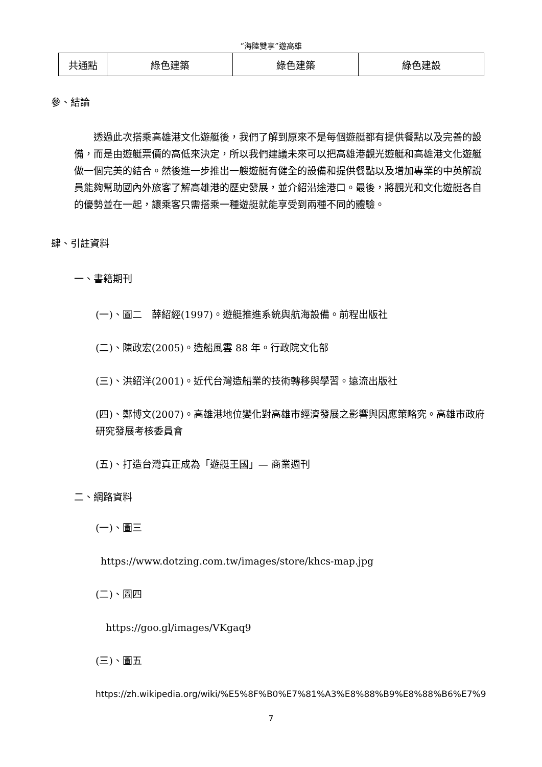“海陸雙享”遊高雄
| 共通點 | 綠色建築 | 綠色建築 | 綠色建設 |
參、結論
透過此次搭乘高雄港文化遊艇後，我們了解到原來不是每個遊艇都有提供餐點以及完善的設備，而是由遊艇票價的高低來決定，所以我們建議未來可以把高雄港觀光遊艇和高雄港文化遊艇做一個完美的結合。然後進一步推出一艘遊艇有健全的設備和提供餐點以及增加專業的中英解說員能夠幫助國內外旅客了解高雄港的歷史發展，並介紹沿途港口。最後，將觀光和文化遊艇各自的優勢並在一起，讓乘客只需搭乘一種遊艇就能享受到兩種不同的體驗。
肆、引註資料
一、書籍期刊
(一)、圖二　薛紹經(1997)。遊艇推進系統與航海設備。前程出版社
(二)、陳政宏(2005)。造船風雲 88 年。行政院文化部
(三)、洪紹洋(2001)。近代台灣造船業的技術轉移與學習。遠流出版社
(四)、鄭博文(2007)。高雄港地位變化對高雄市經濟發展之影響與因應策略究。高雄市政府研究發展考核委員會
(五)、打造台灣真正成為「遊艇王國」— 商業週刊
二、網路資料
(一)、圖三
https://www.dotzing.com.tw/images/store/khcs-map.jpg
(二)、圖四
https://goo.gl/images/VKgaq9
(三)、圖五
https://zh.wikipedia.org/wiki/%E5%8F%B0%E7%81%A3%E8%88%B9%E8%88%B6%E7%9
7